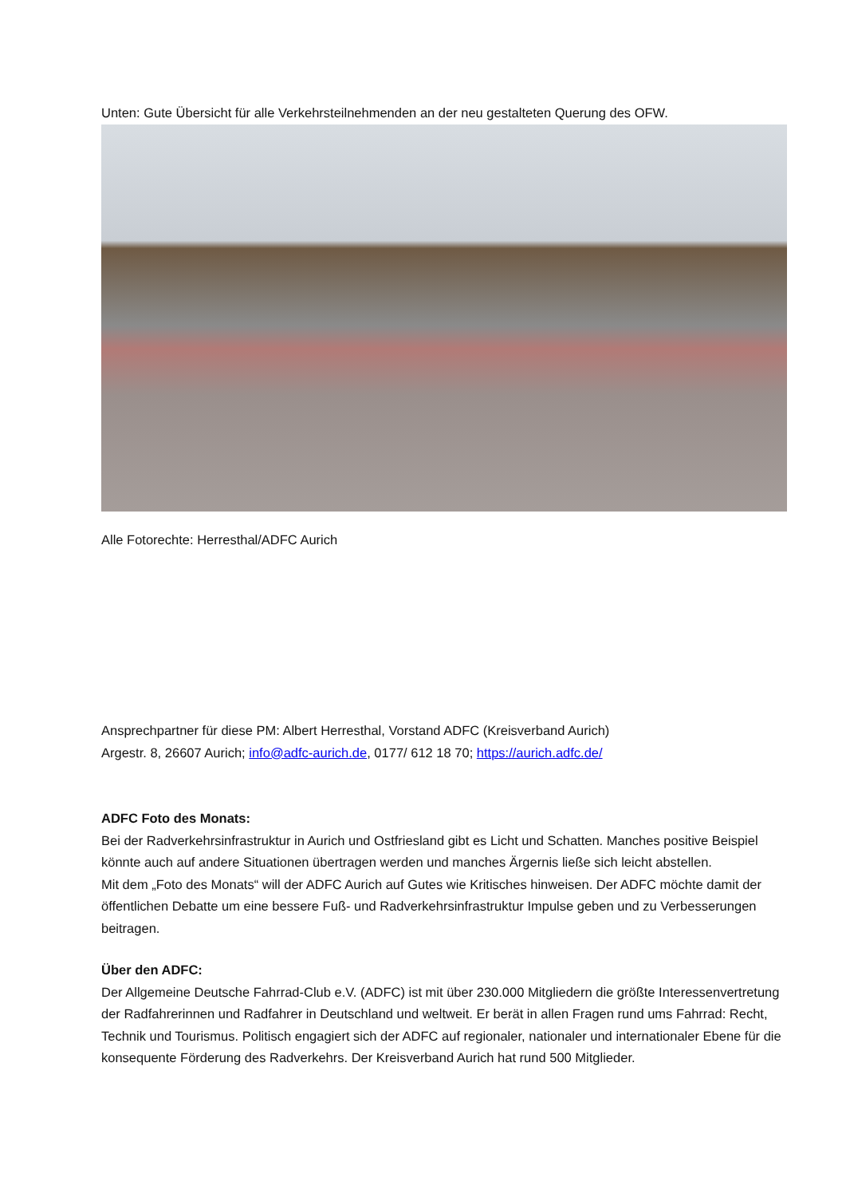Unten: Gute Übersicht für alle Verkehrsteilnehmenden an der neu gestalteten Querung des OFW.
Alle Fotorechte: Herresthal/ADFC Aurich
Ansprechpartner für diese PM: Albert Herresthal, Vorstand ADFC (Kreisverband Aurich)
Argestr. 8, 26607 Aurich; info@adfc-aurich.de, 0177/ 612 18 70; https://aurich.adfc.de/
ADFC Foto des Monats:
Bei der Radverkehrsinfrastruktur in Aurich und Ostfriesland gibt es Licht und Schatten. Manches positive Beispiel könnte auch auf andere Situationen übertragen werden und manches Ärgernis ließe sich leicht abstellen.
Mit dem „Foto des Monats“ will der ADFC Aurich auf Gutes wie Kritisches hinweisen. Der ADFC möchte damit der öffentlichen Debatte um eine bessere Fuß- und Radverkehrsinfrastruktur Impulse geben und zu Verbesserungen beitragen.
Über den ADFC:
Der Allgemeine Deutsche Fahrrad-Club e.V. (ADFC) ist mit über 230.000 Mitgliedern die größte Interessenvertretung der Radfahrerinnen und Radfahrer in Deutschland und weltweit. Er berät in allen Fragen rund ums Fahrrad: Recht, Technik und Tourismus. Politisch engagiert sich der ADFC auf regionaler, nationaler und internationaler Ebene für die konsequente Förderung des Radverkehrs. Der Kreisverband Aurich hat rund 500 Mitglieder.